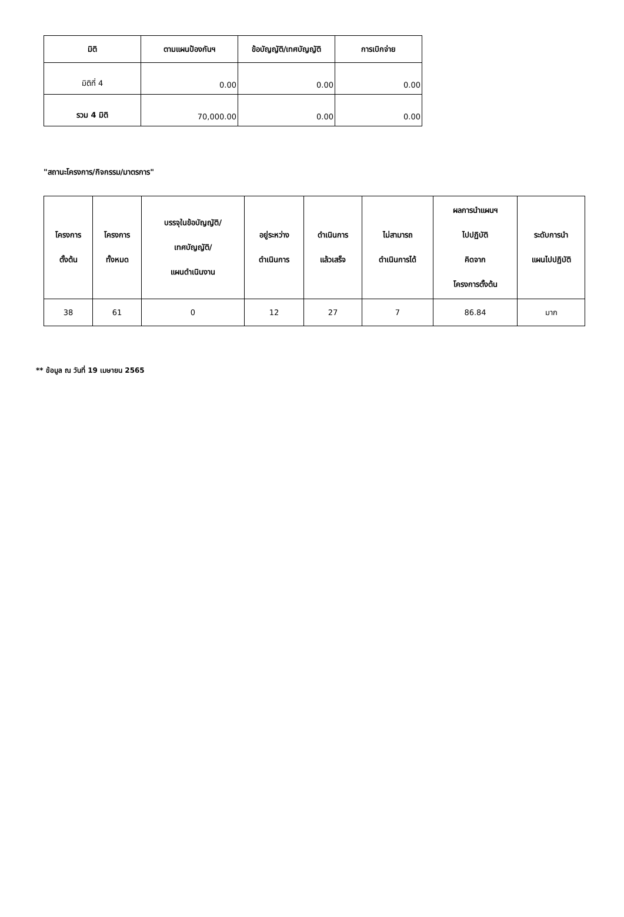| มิติ | ตามแผนป้องกันฯ | ข้อบัญญัติ/เทศบัญญัติ | การเบิกจ่าย |
| --- | --- | --- | --- |
| มิติที่ 4 | 0.00 | 0.00 | 0.00 |
| รวม 4 มิติ | 70,000.00 | 0.00 | 0.00 |
"สถานะโครงการ/กิจกรรม/มาตรการ"
| โครงการ ตั้งต้น | โครงการ ทั้งหมด | บรรจุในข้อบัญญัติ/ เทศบัญญัติ/ แผนดำเนินงาน | อยู่ระหว่าง ดำเนินการ | ดำเนินการ แล้วเสร็จ | ไม่สามารถ ดำเนินการได้ | ผลการนำแผนฯ ไปปฏิบัติ คิดจาก โครงการตั้งต้น | ระดับการนำ แผนไปปฏิบัติ |
| --- | --- | --- | --- | --- | --- | --- | --- |
| 38 | 61 | 0 | 12 | 27 | 7 | 86.84 | มาก |
** ข้อมูล ณ วันที่ 19 เมษายน 2565